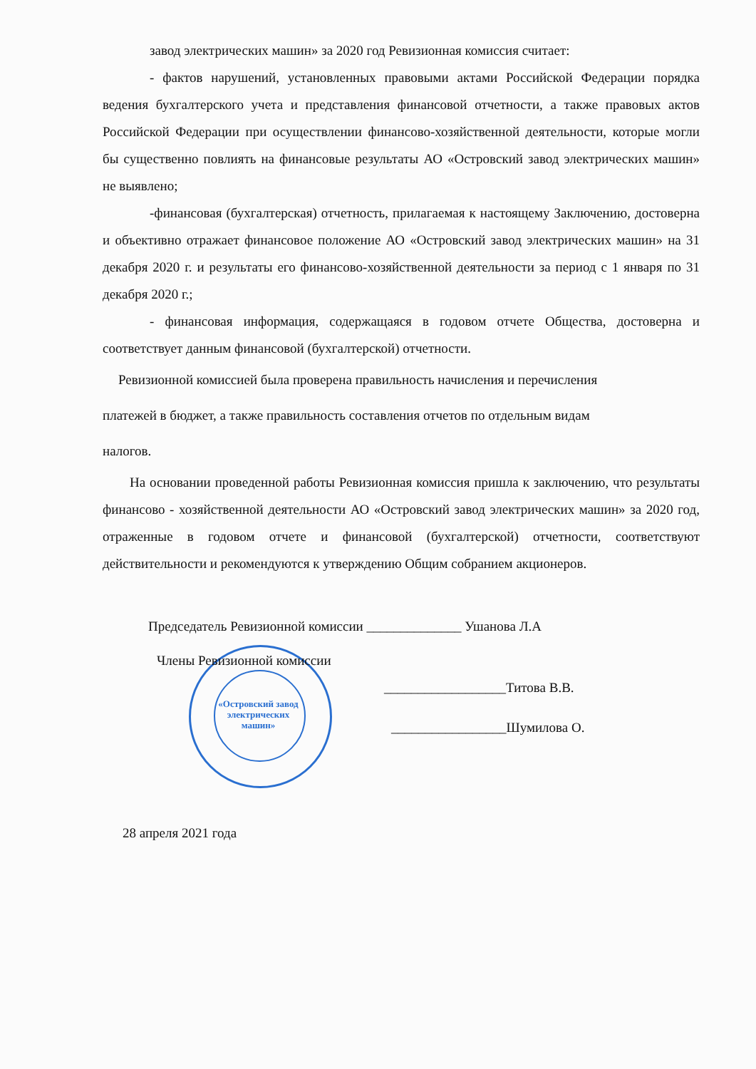«Островский завод электрических машин»
завод электрических машин» за 2020 год Ревизионная комиссия считает:
- фактов нарушений, установленных правовыми актами Российской Федерации порядка ведения бухгалтерского учета и представления финансовой отчетности, а также правовых актов Российской Федерации при осуществлении финансово-хозяйственной деятельности, которые могли бы существенно повлиять на финансовые результаты АО «Островский завод электрических машин» не выявлено;
-финансовая (бухгалтерская) отчетность, прилагаемая к настоящему Заключению, достоверна и объективно отражает финансовое положение АО «Островский завод электрических машин» на 31 декабря 2020 г. и результаты его финансово-хозяйственной деятельности за период с 1 января по 31 декабря 2020 г.;
- финансовая информация, содержащаяся в годовом отчете Общества, достоверна и соответствует данным финансовой (бухгалтерской) отчетности.
Ревизионной комиссией была проверена правильность начисления и перечисления
платежей в бюджет, а также правильность составления отчетов по отдельным видам
налогов.
На основании проведенной работы Ревизионная комиссия пришла к заключению, что результаты финансово - хозяйственной деятельности АО «Островский завод электрических машин» за 2020 год, отраженные в годовом отчете и финансовой (бухгалтерской) отчетности, соответствуют действительности и рекомендуются к утверждению Общим собранием акционеров.
Председатель Ревизионной комиссии ______________ Ушанова Л.А
Члены Ревизионной комиссии
__________________Титова В.В.
_________________Шумилова О.
28 апреля 2021 года